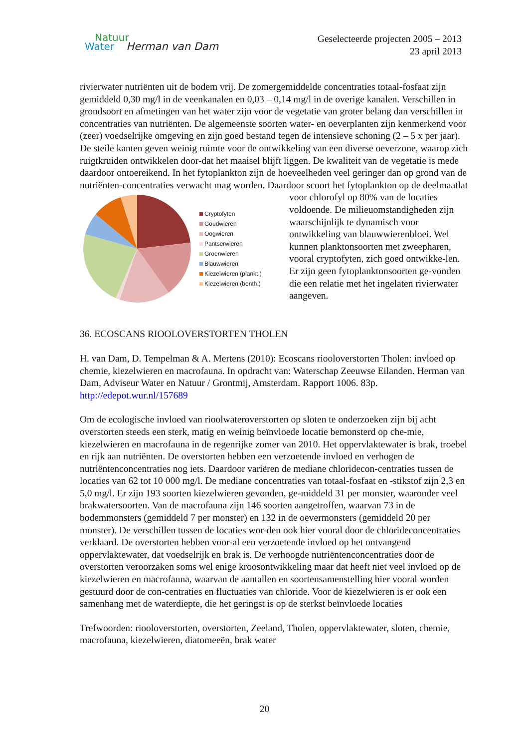Natuur
Water Herman van Dam
Geselecteerde projecten 2005 – 2013
23 april 2013
rivierwater nutriënten uit de bodem vrij. De zomergemiddelde concentraties totaal-fosfaat zijn gemiddeld 0,30 mg/l in de veenkanalen en 0,03 – 0,14 mg/l in de overige kanalen. Verschillen in grondsoort en afmetingen van het water zijn voor de vegetatie van groter belang dan verschillen in concentraties van nutriënten. De algemeenste soorten water- en oeverplanten zijn kenmerkend voor (zeer) voedselrijke omgeving en zijn goed bestand tegen de intensieve schoning (2 – 5 x per jaar). De steile kanten geven weinig ruimte voor de ontwikkeling van een diverse oeverzone, waarop zich ruigtkruiden ontwikkelen door-dat het maaisel blijft liggen. De kwaliteit van de vegetatie is mede daardoor ontoereikend. In het fytoplankton zijn de hoeveelheden veel geringer dan op grond van de nutriënten-concentraties verwacht mag worden. Daardoor scoort het fytoplankton op de deelmaatlat
Cryptofyten
Goudwieren
Oogwieren
Pantserwieren
Groenwieren
Blauwwieren
Kiezelwieren (plankt.)
Kiezelwieren (benth.)
voor chlorofyl op 80% van de locaties voldoende. De milieuomstandigheden zijn waarschijnlijk te dynamisch voor ontwikkeling van blauwwierenbloei. Wel kunnen planktonsoorten met zweepharen, vooral cryptofyten, zich goed ontwikke-len. Er zijn geen fytoplanktonsoorten ge-vonden die een relatie met het ingelaten rivierwater aangeven.
36. ECOSCANS RIOOLOVERSTORTEN THOLEN
H. van Dam, D. Tempelman & A. Mertens (2010): Ecoscans riooloverstorten Tholen: invloed op chemie, kiezelwieren en macrofauna. In opdracht van: Waterschap Zeeuwse Eilanden. Herman van Dam, Adviseur Water en Natuur / Grontmij, Amsterdam. Rapport 1006. 83p. http://edepot.wur.nl/157689
Om de ecologische invloed van rioolwateroverstorten op sloten te onderzoeken zijn bij acht overstorten steeds een sterk, matig en weinig beïnvloede locatie bemonsterd op che-mie, kiezelwieren en macrofauna in de regenrijke zomer van 2010. Het oppervlaktewater is brak, troebel en rijk aan nutriënten. De overstorten hebben een verzoetende invloed en verhogen de nutriëntenconcentraties nog iets. Daardoor variëren de mediane chloridecon-centraties tussen de locaties van 62 tot 10 000 mg/l. De mediane concentraties van totaal-fosfaat en -stikstof zijn 2,3 en 5,0 mg/l. Er zijn 193 soorten kiezelwieren gevonden, ge-middeld 31 per monster, waaronder veel brakwatersoorten. Van de macrofauna zijn 146 soorten aangetroffen, waarvan 73 in de bodemmonsters (gemiddeld 7 per monster) en 132 in de oevermonsters (gemiddeld 20 per monster). De verschillen tussen de locaties wor-den ook hier vooral door de chlorideconcentraties verklaard. De overstorten hebben voor-al een verzoetende invloed op het ontvangend oppervlaktewater, dat voedselrijk en brak is. De verhoogde nutriëntenconcentraties door de overstorten veroorzaken soms wel enige kroosontwikkeling maar dat heeft niet veel invloed op de kiezelwieren en macrofauna, waarvan de aantallen en soortensamenstelling hier vooral worden gestuurd door de con-centraties en fluctuaties van chloride. Voor de kiezelwieren is er ook een samenhang met de waterdiepte, die het geringst is op de sterkst beïnvloede locaties
Trefwoorden: riooloverstorten, overstorten, Zeeland, Tholen, oppervlaktewater, sloten, chemie, macrofauna, kiezelwieren, diatomeeën, brak water
20